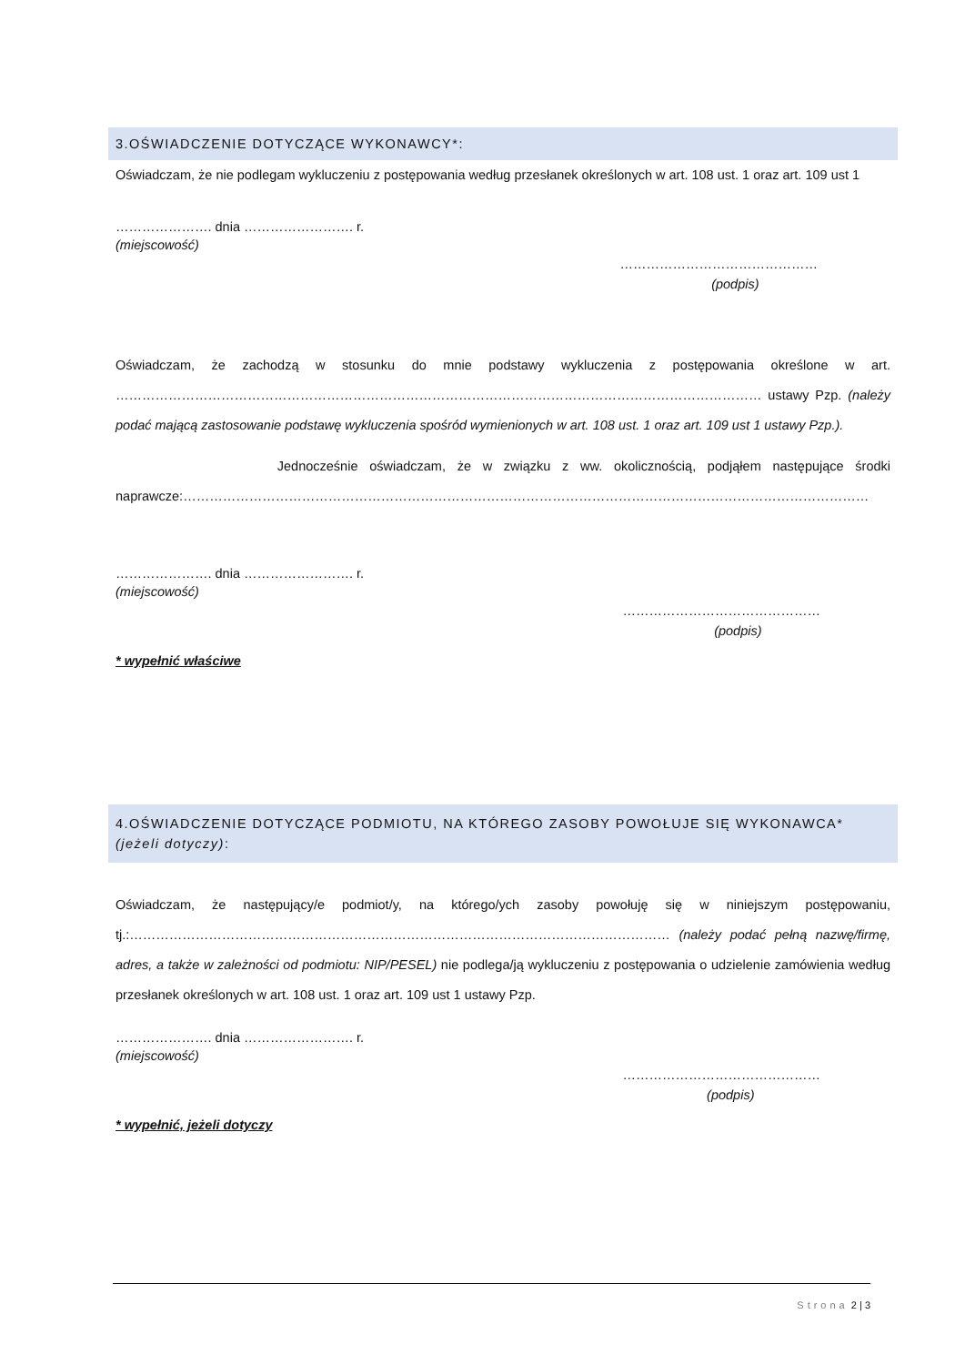3.OŚWIADCZENIE DOTYCZĄCE WYKONAWCY*:
Oświadczam, że nie podlegam wykluczeniu z postępowania według przesłanek określonych w art. 108 ust. 1 oraz art. 109 ust 1
…………………. dnia ……………………. r.
(miejscowość)
………………………………………
(podpis)
Oświadczam, że zachodzą w stosunku do mnie podstawy wykluczenia z postępowania określone w art. ………………………………………………………………………………………………………………………………… ustawy Pzp. (należy podać mającą zastosowanie podstawę wykluczenia spośród wymienionych w art. 108 ust. 1 oraz art. 109 ust 1 ustawy Pzp.).
Jednocześnie oświadczam, że w związku z ww. okolicznością, podjąłem następujące środki naprawcze:…………………………………………………………………………………………………………………………………………
…………………. dnia ……………………. r.
(miejscowość)
………………………………………
(podpis)
* wypełnić właściwe
4.OŚWIADCZENIE DOTYCZĄCE PODMIOTU, NA KTÓREGO ZASOBY POWOŁUJE SIĘ WYKONAWCA* (jeżeli dotyczy):
Oświadczam, że następujący/e podmiot/y, na którego/ych zasoby powołuję się w niniejszym postępowaniu, tj.:…………………………………………………………………………………………………………… (należy podać pełną nazwę/firmę, adres, a także w zależności od podmiotu: NIP/PESEL) nie podlega/ją wykluczeniu z postępowania o udzielenie zamówienia według przesłanek określonych w art. 108 ust. 1 oraz art. 109 ust 1 ustawy Pzp.
…………………. dnia ……………………. r.
(miejscowość)
………………………………………
(podpis)
* wypełnić, jeżeli dotyczy
Strona 2 | 3